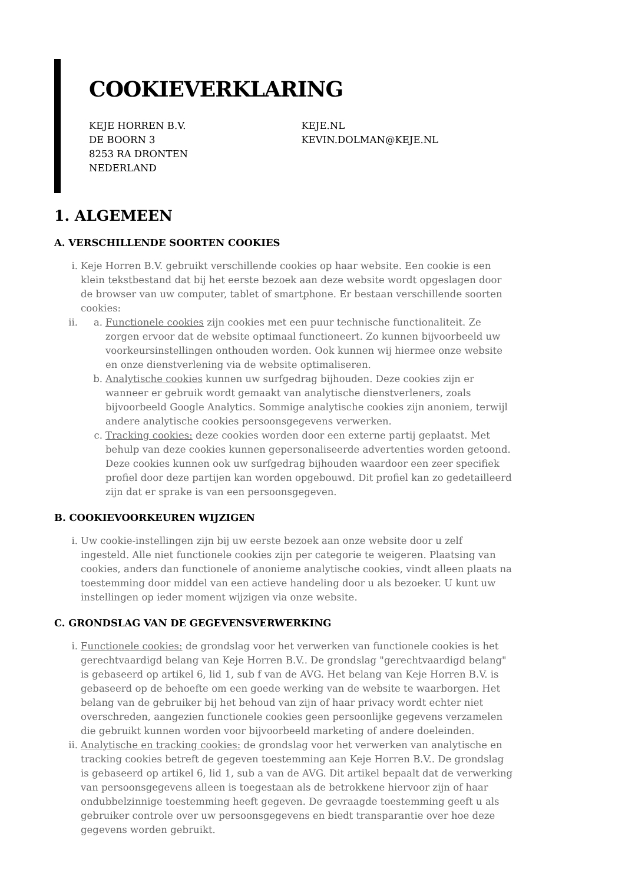COOKIEVERKLARING
KEJE HORREN B.V.
DE BOORN 3
8253 RA DRONTEN
NEDERLAND
KEJE.NL
KEVIN.DOLMAN@KEJE.NL
1. ALGEMEEN
A. VERSCHILLENDE SOORTEN COOKIES
i. Keje Horren B.V. gebruikt verschillende cookies op haar website. Een cookie is een klein tekstbestand dat bij het eerste bezoek aan deze website wordt opgeslagen door de browser van uw computer, tablet of smartphone. Er bestaan verschillende soorten cookies:
ii.
a. Functionele cookies zijn cookies met een puur technische functionaliteit. Ze zorgen ervoor dat de website optimaal functioneert. Zo kunnen bijvoorbeeld uw voorkeursinstellingen onthouden worden. Ook kunnen wij hiermee onze website en onze dienstverlening via de website optimaliseren.
b. Analytische cookies kunnen uw surfgedrag bijhouden. Deze cookies zijn er wanneer er gebruik wordt gemaakt van analytische dienstverleners, zoals bijvoorbeeld Google Analytics. Sommige analytische cookies zijn anoniem, terwijl andere analytische cookies persoonsgegevens verwerken.
c. Tracking cookies: deze cookies worden door een externe partij geplaatst. Met behulp van deze cookies kunnen gepersonaliseerde advertenties worden getoond. Deze cookies kunnen ook uw surfgedrag bijhouden waardoor een zeer specifiek profiel door deze partijen kan worden opgebouwd. Dit profiel kan zo gedetailleerd zijn dat er sprake is van een persoonsgegeven.
B. COOKIEVOORKEUREN WIJZIGEN
i. Uw cookie-instellingen zijn bij uw eerste bezoek aan onze website door u zelf ingesteld. Alle niet functionele cookies zijn per categorie te weigeren. Plaatsing van cookies, anders dan functionele of anonieme analytische cookies, vindt alleen plaats na toestemming door middel van een actieve handeling door u als bezoeker. U kunt uw instellingen op ieder moment wijzigen via onze website.
C. GRONDSLAG VAN DE GEGEVENSVERWERKING
i. Functionele cookies: de grondslag voor het verwerken van functionele cookies is het gerechtvaardigd belang van Keje Horren B.V.. De grondslag "gerechtvaardigd belang" is gebaseerd op artikel 6, lid 1, sub f van de AVG. Het belang van Keje Horren B.V. is gebaseerd op de behoefte om een goede werking van de website te waarborgen. Het belang van de gebruiker bij het behoud van zijn of haar privacy wordt echter niet overschreden, aangezien functionele cookies geen persoonlijke gegevens verzamelen die gebruikt kunnen worden voor bijvoorbeeld marketing of andere doeleinden.
ii. Analytische en tracking cookies: de grondslag voor het verwerken van analytische en tracking cookies betreft de gegeven toestemming aan Keje Horren B.V.. De grondslag is gebaseerd op artikel 6, lid 1, sub a van de AVG. Dit artikel bepaalt dat de verwerking van persoonsgegevens alleen is toegestaan als de betrokkene hiervoor zijn of haar ondubbelzinnige toestemming heeft gegeven. De gevraagde toestemming geeft u als gebruiker controle over uw persoonsgegevens en biedt transparantie over hoe deze gegevens worden gebruikt.